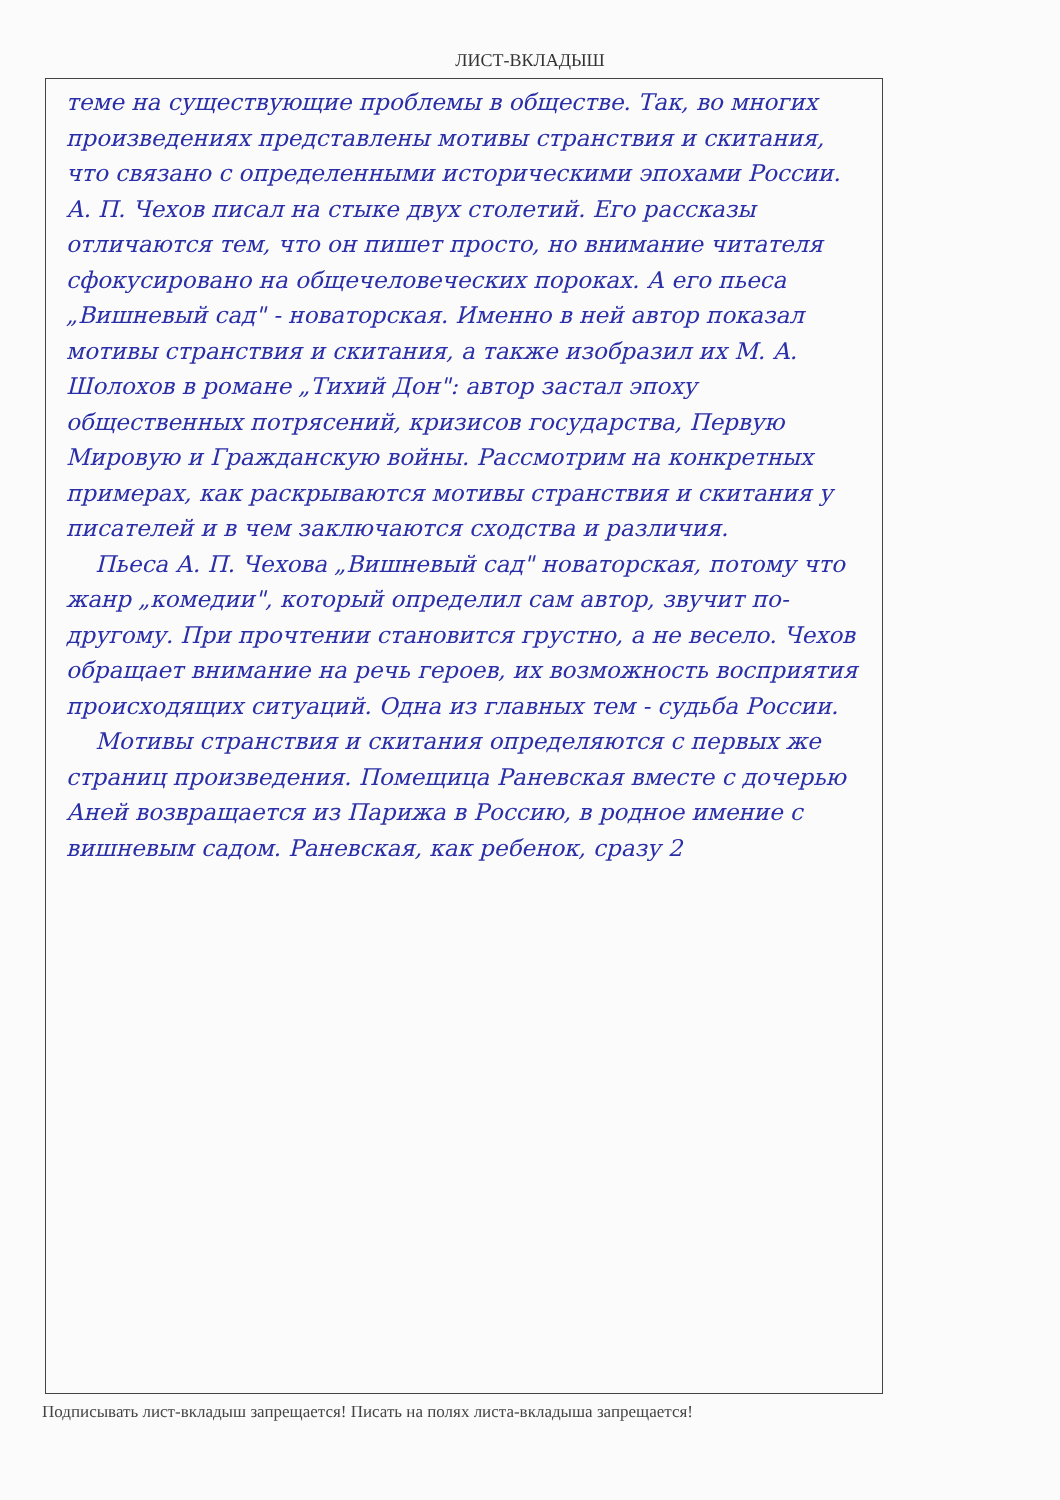ЛИСТ-ВКЛАДЫШ
теме на существующие проблемы в обществе. Так, во многих произведениях представлены мотивы странствия и скитания, что связано с определенными историческими эпохами России. А. П. Чехов писал на стыке двух столетий. Его рассказы отличаются тем, что он пишет просто, но внимание читателя сфокусировано на общечеловеческих пороках. А его пьеса „Вишневый сад" - новаторская. Именно в ней автор показал мотивы странствия и скитания, а также изобразил их М. А. Шолохов в романе „Тихий Дон": автор застал эпоху общественных потрясений, кризисов государства, Первую Мировую и Гражданскую войны. Рассмотрим на конкретных примерах, как раскрываются мотивы странствия и скитания у писателей и в чем заключаются сходства и различия.
Пьеса А. П. Чехова „Вишневый сад" новаторская, потому что жанр „комедии", который определил сам автор, звучит по-другому. При прочтении становится грустно, а не весело. Чехов обращает внимание на речь героев, их возможность восприятия происходящих ситуаций. Одна из главных тем - судьба России.
Мотивы странствия и скитания определяются с первых же страниц произведения. Помещица Раневская вместе с дочерью Аней возвращается из Парижа в Россию, в родное имение с вишневым садом. Раневская, как ребенок, сразу 2
Подписывать лист-вкладыш запрещается! Писать на полях листа-вкладыша запрещается!